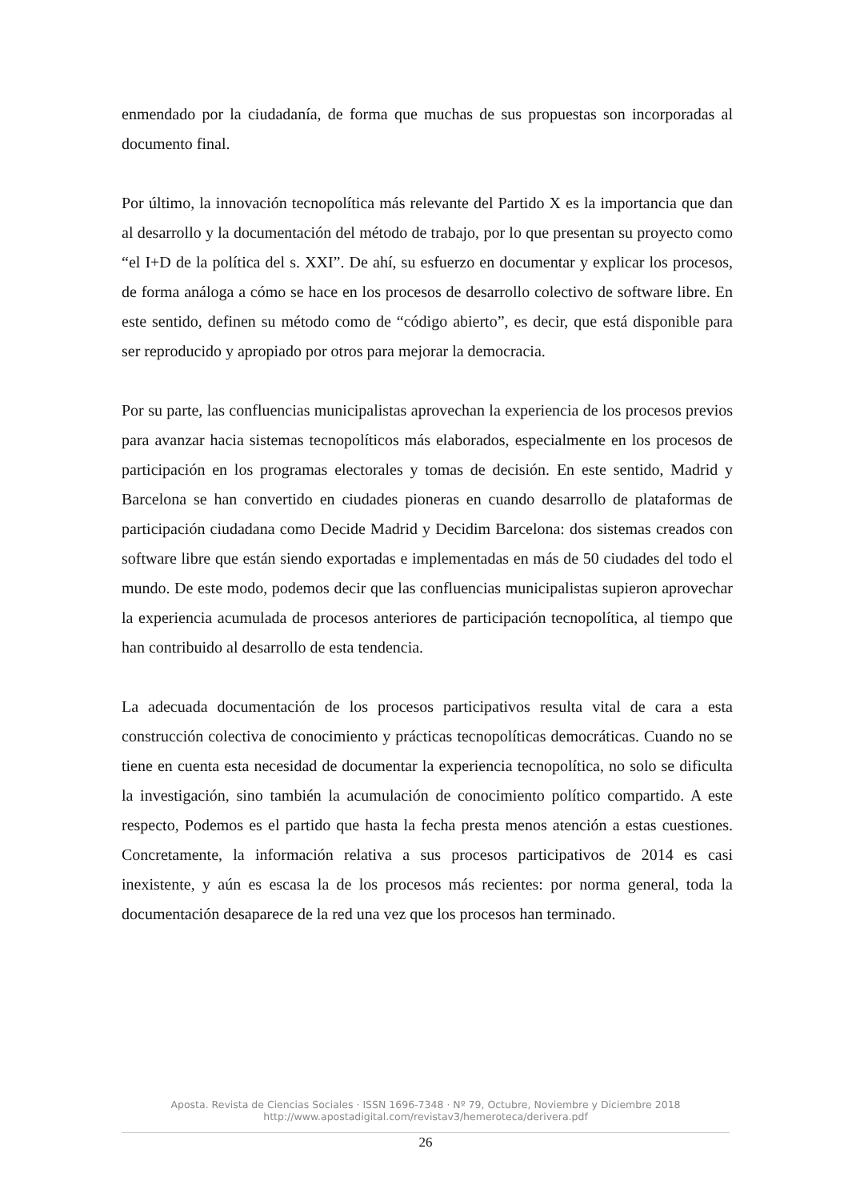enmendado por la ciudadanía, de forma que muchas de sus propuestas son incorporadas al documento final.
Por último, la innovación tecnopolítica más relevante del Partido X es la importancia que dan al desarrollo y la documentación del método de trabajo, por lo que presentan su proyecto como “el I+D de la política del s. XXI”. De ahí, su esfuerzo en documentar y explicar los procesos, de forma análoga a cómo se hace en los procesos de desarrollo colectivo de software libre. En este sentido, definen su método como de “código abierto”, es decir, que está disponible para ser reproducido y apropiado por otros para mejorar la democracia.
Por su parte, las confluencias municipalistas aprovechan la experiencia de los procesos previos para avanzar hacia sistemas tecnopolíticos más elaborados, especialmente en los procesos de participación en los programas electorales y tomas de decisión. En este sentido, Madrid y Barcelona se han convertido en ciudades pioneras en cuando desarrollo de plataformas de participación ciudadana como Decide Madrid y Decidim Barcelona: dos sistemas creados con software libre que están siendo exportadas e implementadas en más de 50 ciudades del todo el mundo. De este modo, podemos decir que las confluencias municipalistas supieron aprovechar la experiencia acumulada de procesos anteriores de participación tecnopolítica, al tiempo que han contribuido al desarrollo de esta tendencia.
La adecuada documentación de los procesos participativos resulta vital de cara a esta construcción colectiva de conocimiento y prácticas tecnopolíticas democráticas. Cuando no se tiene en cuenta esta necesidad de documentar la experiencia tecnopolítica, no solo se dificulta la investigación, sino también la acumulación de conocimiento político compartido. A este respecto, Podemos es el partido que hasta la fecha presta menos atención a estas cuestiones. Concretamente, la información relativa a sus procesos participativos de 2014 es casi inexistente, y aún es escasa la de los procesos más recientes: por norma general, toda la documentación desaparece de la red una vez que los procesos han terminado.
Aposta. Revista de Ciencias Sociales · ISSN 1696-7348 · Nº 79, Octubre, Noviembre y Diciembre 2018
http://www.apostadigital.com/revistav3/hemeroteca/derivera.pdf
26